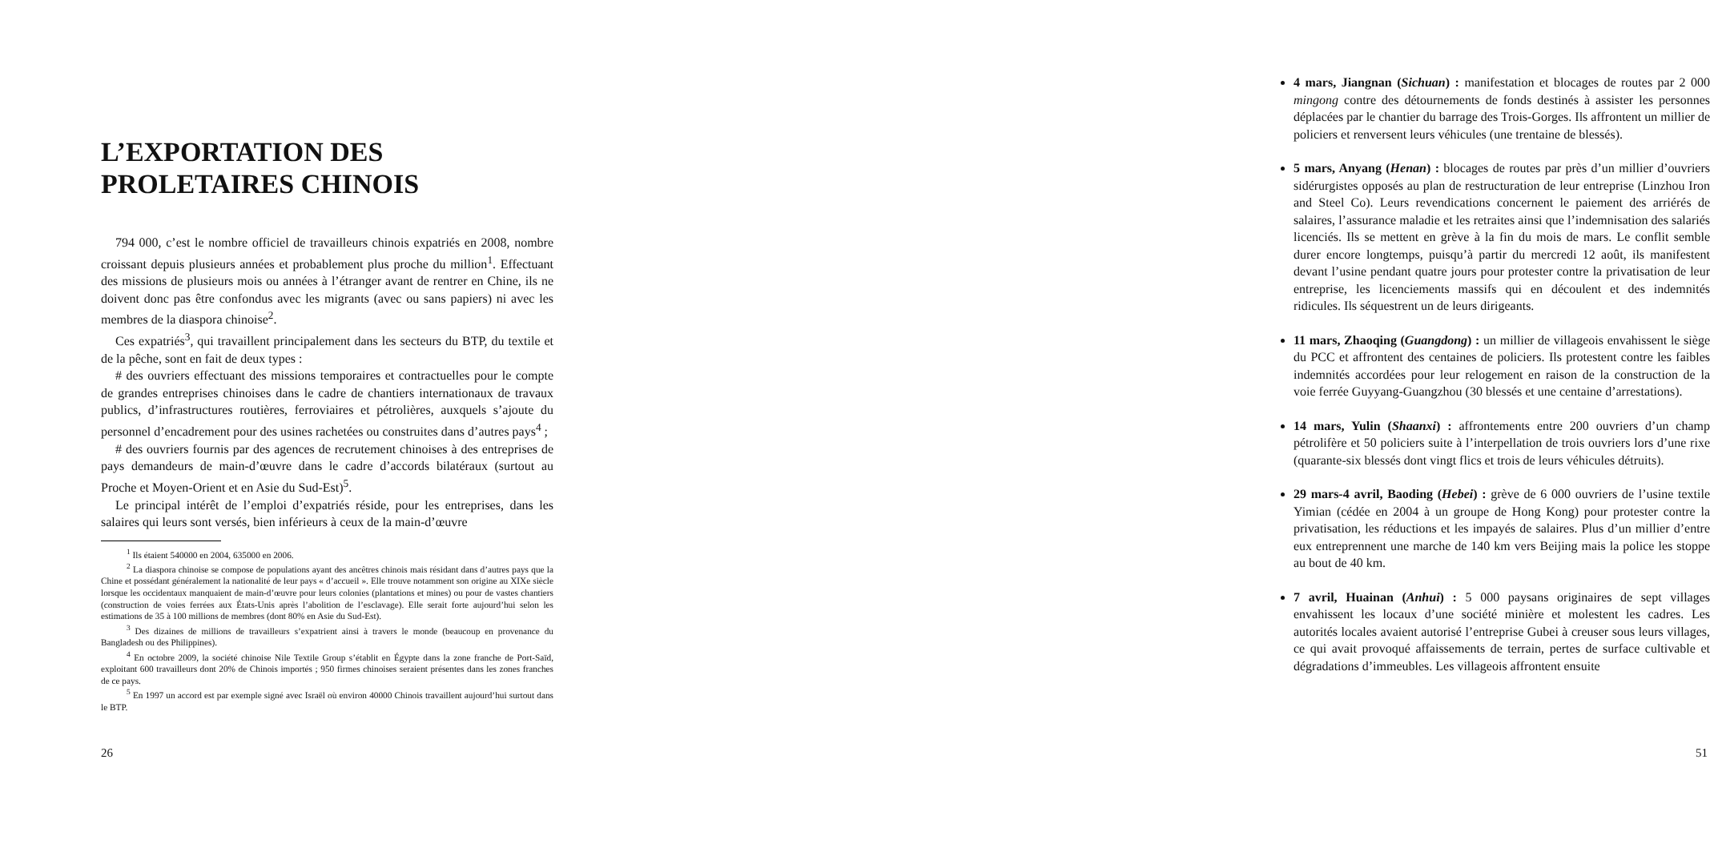L’EXPORTATION DES
PROLETAIRES CHINOIS
794 000, c’est le nombre officiel de travailleurs chinois expatriés en 2008, nombre croissant depuis plusieurs années et probablement plus proche du million<sup>1</sup>. Effectuant des missions de plusieurs mois ou années à l’étranger avant de rentrer en Chine, ils ne doivent donc pas être confondus avec les migrants (avec ou sans papiers) ni avec les membres de la diaspora chinoise<sup>2</sup>.
Ces expatriés<sup>3</sup>, qui travaillent principalement dans les secteurs du BTP, du textile et de la pêche, sont en fait de deux types :
# des ouvriers effectuant des missions temporaires et contractuelles pour le compte de grandes entreprises chinoises dans le cadre de chantiers internationaux de travaux publics, d’infrastructures routières, ferroviaires et pétrolières, auxquels s’ajoute du personnel d’encadrement pour des usines rachetées ou construites dans d’autres pays<sup>4</sup> ;
# des ouvriers fournis par des agences de recrutement chinoises à des entreprises de pays demandeurs de main-d’œuvre dans le cadre d’accords bilatéraux (surtout au Proche et Moyen-Orient et en Asie du Sud-Est)<sup>5</sup>.
Le principal intérêt de l’emploi d’expatriés réside, pour les entreprises, dans les salaires qui leurs sont versés, bien inférieurs à ceux de la main-d’œuvre
<sup>1</sup> Ils étaient 540000 en 2004, 635000 en 2006.
<sup>2</sup> La diaspora chinoise se compose de populations ayant des ancêtres chinois mais résidant dans d’autres pays que la Chine et possédant généralement la nationalité de leur pays « d’accueil ». Elle trouve notamment son origine au XIXe siècle lorsque les occidentaux manquaient de main-d’œuvre pour leurs colonies (plantations et mines) ou pour de vastes chantiers (construction de voies ferrées aux États-Unis après l’abolition de l’esclavage). Elle serait forte aujourd’hui selon les estimations de 35 à 100 millions de membres (dont 80% en Asie du Sud-Est).
<sup>3</sup> Des dizaines de millions de travailleurs s’expatrient ainsi à travers le monde (beaucoup en provenance du Bangladesh ou des Philippines).
<sup>4</sup> En octobre 2009, la société chinoise Nile Textile Group s’établit en Égypte dans la zone franche de Port-Saïd, exploitant 600 travailleurs dont 20% de Chinois importés ; 950 firmes chinoises seraient présentes dans les zones franches de ce pays.
<sup>5</sup> En 1997 un accord est par exemple signé avec Israël où environ 40000 Chinois travaillent aujourd’hui surtout dans le BTP.
26
4 mars, Jiangnan (Sichuan) : manifestation et blocages de routes par 2 000 mingong contre des détournements de fonds destinés à assister les personnes déplacées par le chantier du barrage des Trois-Gorges. Ils affrontent un millier de policiers et renversent leurs véhicules (une trentaine de blessés).
5 mars, Anyang (Henan) : blocages de routes par près d’un millier d’ouvriers sidérurgistes opposés au plan de restructuration de leur entreprise (Linzhou Iron and Steel Co). Leurs revendications concernent le paiement des arriérés de salaires, l’assurance maladie et les retraites ainsi que l’indemnisation des salariés licenciés. Ils se mettent en grève à la fin du mois de mars. Le conflit semble durer encore longtemps, puisqu’à partir du mercredi 12 août, ils manifestent devant l’usine pendant quatre jours pour protester contre la privatisation de leur entreprise, les licenciements massifs qui en découlent et des indemnités ridicules. Ils séquestrent un de leurs dirigeants.
11 mars, Zhaoqing (Guangdong) : un millier de villageois envahissent le siège du PCC et affrontent des centaines de policiers. Ils protestent contre les faibles indemnités accordées pour leur relogement en raison de la construction de la voie ferrée Guyyang-Guangzhou (30 blessés et une centaine d’arrestations).
14 mars, Yulin (Shaanxi) : affrontements entre 200 ouvriers d’un champ pétrolifère et 50 policiers suite à l’interpellation de trois ouvriers lors d’une rixe (quarante-six blessés dont vingt flics et trois de leurs véhicules détruits).
29 mars-4 avril, Baoding (Hebei) : grève de 6 000 ouvriers de l’usine textile Yimian (cédée en 2004 à un groupe de Hong Kong) pour protester contre la privatisation, les réductions et les impayés de salaires. Plus d’un millier d’entre eux entreprennent une marche de 140 km vers Beijing mais la police les stoppe au bout de 40 km.
7 avril, Huainan (Anhui) : 5 000 paysans originaires de sept villages envahissent les locaux d’une société minière et molestent les cadres. Les autorités locales avaient autorisé l’entreprise Gubei à creuser sous leurs villages, ce qui avait provoqué affaissements de terrain, pertes de surface cultivable et dégradations d’immeubles. Les villageois affrontent ensuite
51